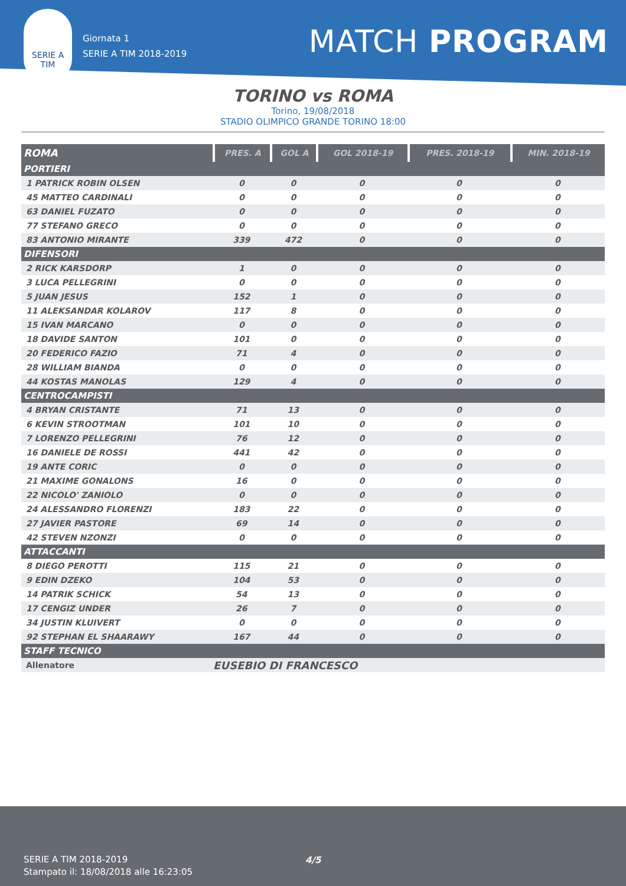SERIE A
TIM
Giornata 1
SERIE A TIM 2018-2019
MATCH PROGRAM
TORINO vs ROMA
Torino, 19/08/2018
STADIO OLIMPICO GRANDE TORINO 18:00
| ROMA | PRES. A | GOL A | GOL 2018-19 | PRES. 2018-19 | MIN. 2018-19 |
| --- | --- | --- | --- | --- | --- |
| PORTIERI | | | | | |
| 1 PATRICK ROBIN OLSEN | 0 | 0 | 0 | 0 | 0 |
| 45 MATTEO CARDINALI | 0 | 0 | 0 | 0 | 0 |
| 63 DANIEL FUZATO | 0 | 0 | 0 | 0 | 0 |
| 77 STEFANO GRECO | 0 | 0 | 0 | 0 | 0 |
| 83 ANTONIO MIRANTE | 339 | 472 | 0 | 0 | 0 |
| DIFENSORI | | | | | |
| 2 RICK KARSDORP | 1 | 0 | 0 | 0 | 0 |
| 3 LUCA PELLEGRINI | 0 | 0 | 0 | 0 | 0 |
| 5 JUAN JESUS | 152 | 1 | 0 | 0 | 0 |
| 11 ALEKSANDAR KOLAROV | 117 | 8 | 0 | 0 | 0 |
| 15 IVAN MARCANO | 0 | 0 | 0 | 0 | 0 |
| 18 DAVIDE SANTON | 101 | 0 | 0 | 0 | 0 |
| 20 FEDERICO FAZIO | 71 | 4 | 0 | 0 | 0 |
| 28 WILLIAM BIANDA | 0 | 0 | 0 | 0 | 0 |
| 44 KOSTAS MANOLAS | 129 | 4 | 0 | 0 | 0 |
| CENTROCAMPISTI | | | | | |
| 4 BRYAN CRISTANTE | 71 | 13 | 0 | 0 | 0 |
| 6 KEVIN STROOTMAN | 101 | 10 | 0 | 0 | 0 |
| 7 LORENZO PELLEGRINI | 76 | 12 | 0 | 0 | 0 |
| 16 DANIELE DE ROSSI | 441 | 42 | 0 | 0 | 0 |
| 19 ANTE CORIC | 0 | 0 | 0 | 0 | 0 |
| 21 MAXIME GONALONS | 16 | 0 | 0 | 0 | 0 |
| 22 NICOLO' ZANIOLO | 0 | 0 | 0 | 0 | 0 |
| 24 ALESSANDRO FLORENZI | 183 | 22 | 0 | 0 | 0 |
| 27 JAVIER PASTORE | 69 | 14 | 0 | 0 | 0 |
| 42 STEVEN NZONZI | 0 | 0 | 0 | 0 | 0 |
| ATTACCANTI | | | | | |
| 8 DIEGO PEROTTI | 115 | 21 | 0 | 0 | 0 |
| 9 EDIN DZEKO | 104 | 53 | 0 | 0 | 0 |
| 14 PATRIK SCHICK | 54 | 13 | 0 | 0 | 0 |
| 17 CENGIZ UNDER | 26 | 7 | 0 | 0 | 0 |
| 34 JUSTIN KLUIVERT | 0 | 0 | 0 | 0 | 0 |
| 92 STEPHAN EL SHAARAWY | 167 | 44 | 0 | 0 | 0 |
| STAFF TECNICO | | | | | |
| Allenatore | EUSEBIO DI FRANCESCO | | | | |
SERIE A TIM 2018-2019
Stampato il: 18/08/2018 alle 16:23:05
4/5